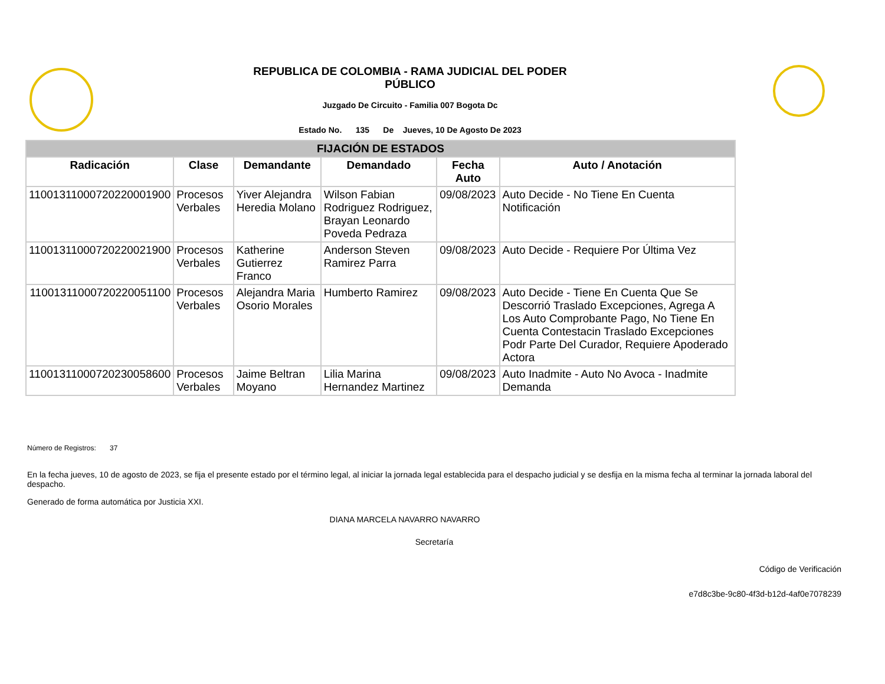REPUBLICA DE COLOMBIA - RAMA JUDICIAL DEL PODER PÚBLICO
Juzgado De Circuito - Familia 007 Bogota Dc
Estado No. 135 De Jueves, 10 De Agosto De 2023
| FIJACIÓN DE ESTADOS | | | | | |
| --- | --- | --- | --- | --- | --- |
| Radicación | Clase | Demandante | Demandado | Fecha Auto | Auto / Anotación |
| 11001311000720220001900 | Procesos Verbales | Yiver Alejandra Heredia Molano | Wilson Fabian Rodriguez Rodriguez, Brayan Leonardo Poveda Pedraza | 09/08/2023 | Auto Decide - No Tiene En Cuenta Notificación |
| 11001311000720220021900 | Procesos Verbales | Katherine Gutierrez Franco | Anderson Steven Ramirez Parra | 09/08/2023 | Auto Decide - Requiere Por Última Vez |
| 11001311000720220051100 | Procesos Verbales | Alejandra Maria Osorio Morales | Humberto Ramirez | 09/08/2023 | Auto Decide - Tiene En Cuenta Que Se Descorrió Traslado Excepciones, Agrega A Los Auto Comprobante Pago, No Tiene En Cuenta Contestacin Traslado Excepciones Podr Parte Del Curador, Requiere Apoderado Actora |
| 11001311000720230058600 | Procesos Verbales | Jaime Beltran Moyano | Lilia Marina Hernandez Martinez | 09/08/2023 | Auto Inadmite - Auto No Avoca - Inadmite Demanda |
Número de Registros: 37
En la fecha jueves, 10 de agosto de 2023, se fija el presente estado por el término legal, al iniciar la jornada legal establecida para el despacho judicial y se desfija en la misma fecha al terminar la jornada laboral del despacho.
Generado de forma automática por Justicia XXI.
DIANA MARCELA NAVARRO NAVARRO
Secretaría
Código de Verificación
e7d8c3be-9c80-4f3d-b12d-4af0e7078239